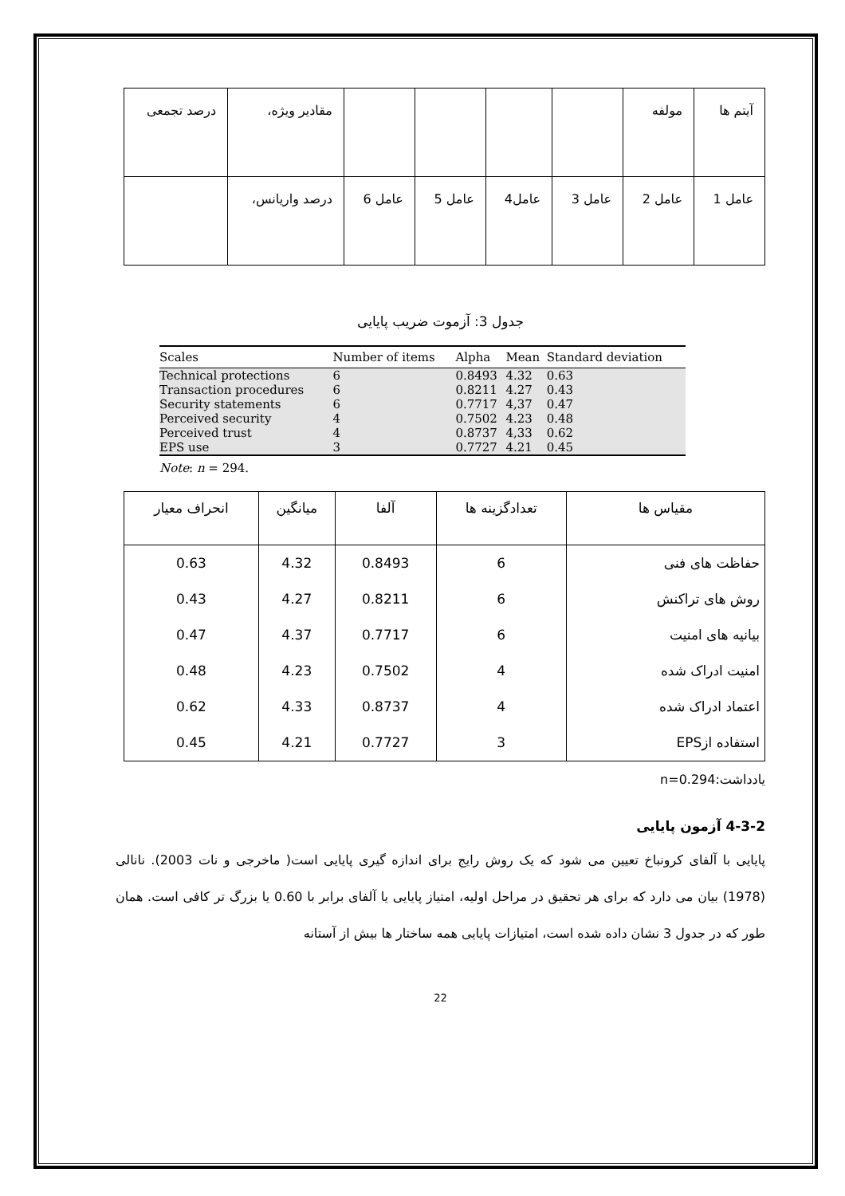| آیتم ها | مولفه | | | | | مقادیر ویژه، | درصد تجمعی |
| عامل 1 | عامل 2 | عامل 3 | عامل4 | عامل 5 | عامل 6 | درصد واریانس، | |
جدول 3: آزموت ضریب پایایی
| Scales | Number of items | Alpha | Mean | Standard deviation |
| --- | --- | --- | --- | --- |
| Technical protections | 6 | 0.8493 | 4.32 | 0.63 |
| Transaction procedures | 6 | 0.8211 | 4.27 | 0.43 |
| Security statements | 6 | 0.7717 | 4,37 | 0.47 |
| Perceived security | 4 | 0.7502 | 4.23 | 0.48 |
| Perceived trust | 4 | 0.8737 | 4,33 | 0.62 |
| EPS use | 3 | 0.7727 | 4.21 | 0.45 |
Note: n = 294.
| مقیاس ها | تعدادگزینه ها | آلفا | میانگین | انحراف معیار |
| --- | --- | --- | --- | --- |
| حفاظت های فنی روش های تراکنش بیانیه های امنیت امنیت ادراک شده اعتماد ادراک شده استفاده ازEPS | 6 6 6 4 4 3 | 0.8493 0.8211 0.7717 0.7502 0.8737 0.7727 | 4.32 4.27 4.37 4.23 4.33 4.21 | 0.63 0.43 0.47 0.48 0.62 0.45 |
یادداشت:n=0.294
4-3-2 آزمون پایایی
پایایی با آلفای کرونباخ تعیین می شود که یک روش رایج برای اندازه گیری پایایی است( ماخرجی و نات 2003). نانالی (1978) بیان می دارد که برای هر تحقیق در مراحل اولیه، امتیاز پایایی یا آلفای برابر با 0.60 یا بزرگ تر کافی است. همان طور که در جدول 3 نشان داده شده است، امتیازات پایایی همه ساختار ها بیش از آستانه
22